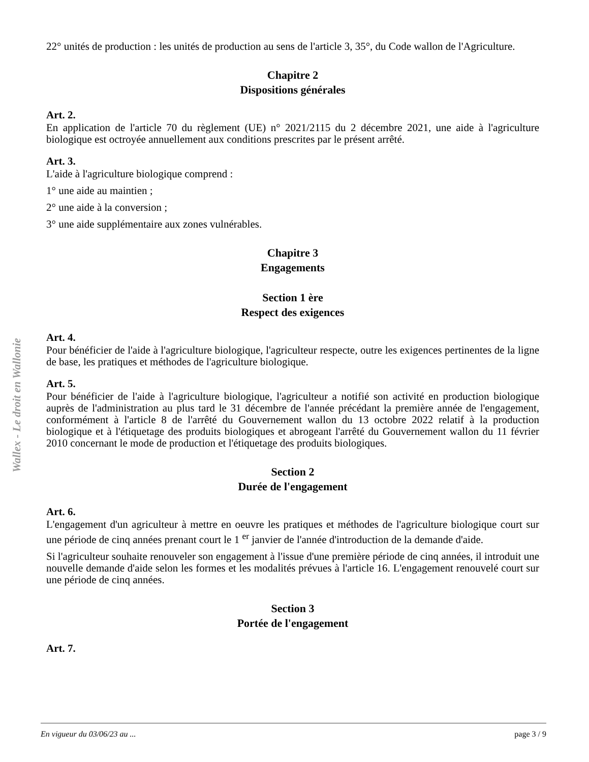Wallex - Le droit en Wallonie
22° unités de production : les unités de production au sens de l'article 3, 35°, du Code wallon de l'Agriculture.
Chapitre 2
Dispositions générales
Art. 2.
En application de l'article 70 du règlement (UE) n° 2021/2115 du 2 décembre 2021, une aide à l'agriculture biologique est octroyée annuellement aux conditions prescrites par le présent arrêté.
Art. 3.
L'aide à l'agriculture biologique comprend :
1° une aide au maintien ;
2° une aide à la conversion ;
3° une aide supplémentaire aux zones vulnérables.
Chapitre 3
Engagements
Section 1 ère
Respect des exigences
Art. 4.
Pour bénéficier de l'aide à l'agriculture biologique, l'agriculteur respecte, outre les exigences pertinentes de la ligne de base, les pratiques et méthodes de l'agriculture biologique.
Art. 5.
Pour bénéficier de l'aide à l'agriculture biologique, l'agriculteur a notifié son activité en production biologique auprès de l'administration au plus tard le 31 décembre de l'année précédant la première année de l'engagement, conformément à l'article 8 de l'arrêté du Gouvernement wallon du 13 octobre 2022 relatif à la production biologique et à l'étiquetage des produits biologiques et abrogeant l'arrêté du Gouvernement wallon du 11 février 2010 concernant le mode de production et l'étiquetage des produits biologiques.
Section 2
Durée de l'engagement
Art. 6.
L'engagement d'un agriculteur à mettre en oeuvre les pratiques et méthodes de l'agriculture biologique court sur une période de cinq années prenant court le 1 <sup>er</sup> janvier de l'année d'introduction de la demande d'aide.
Si l'agriculteur souhaite renouveler son engagement à l'issue d'une première période de cinq années, il introduit une nouvelle demande d'aide selon les formes et les modalités prévues à l'article 16. L'engagement renouvelé court sur une période de cinq années.
Section 3
Portée de l'engagement
Art. 7.
En vigueur du 03/06/23 au ... page 3 / 9